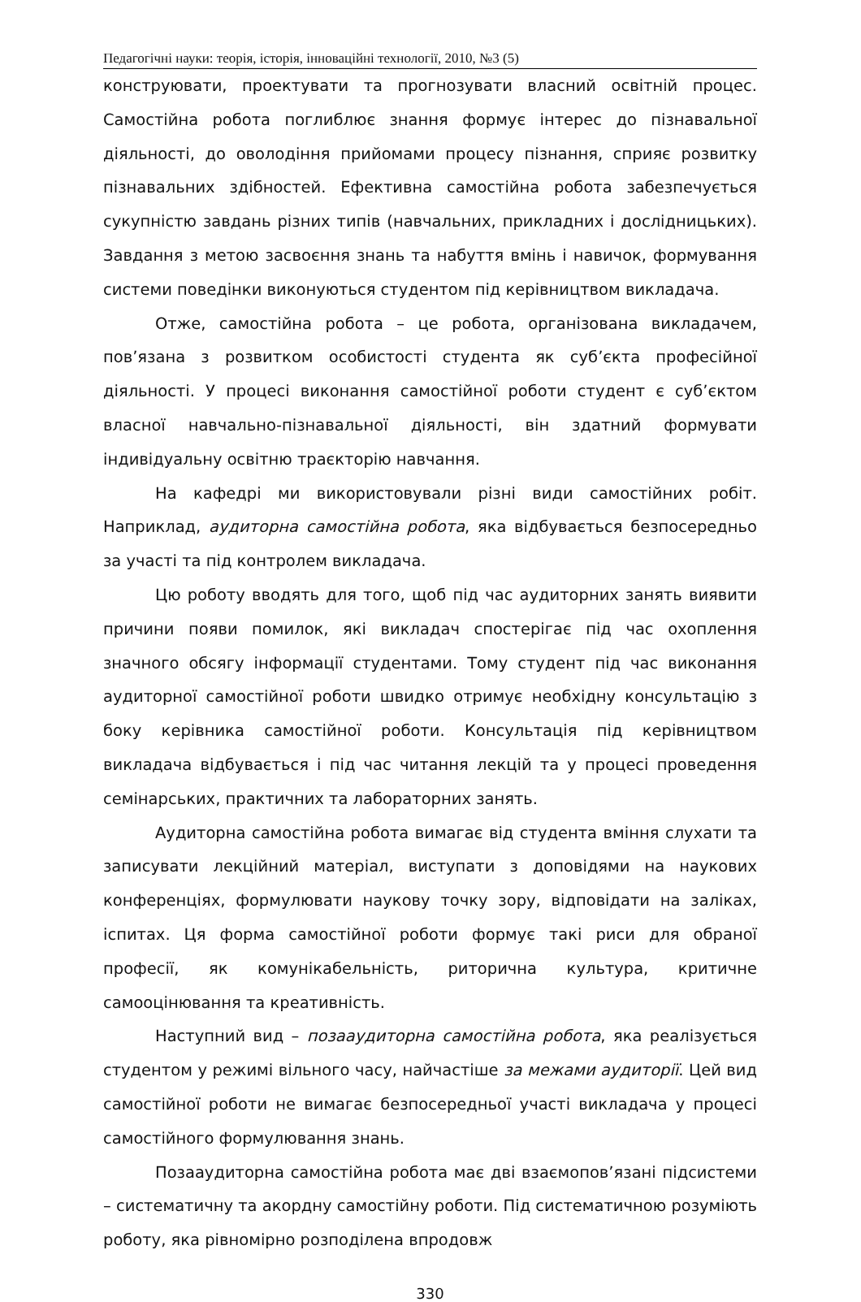Педагогічні науки: теорія, історія, інноваційні технології, 2010, №3 (5)
конструювати, проектувати та прогнозувати власний освітній процес. Самостійна робота поглиблює знання формує інтерес до пізнавальної діяльності, до оволодіння прийомами процесу пізнання, сприяє розвитку пізнавальних здібностей. Ефективна самостійна робота забезпечується сукупністю завдань різних типів (навчальних, прикладних і дослідницьких). Завдання з метою засвоєння знань та набуття вмінь і навичок, формування системи поведінки виконуються студентом під керівництвом викладача.
Отже, самостійна робота – це робота, організована викладачем, пов’язана з розвитком особистості студента як суб’єкта професійної діяльності. У процесі виконання самостійної роботи студент є суб’єктом власної навчально-пізнавальної діяльності, він здатний формувати індивідуальну освітню траєкторію навчання.
На кафедрі ми використовували різні види самостійних робіт. Наприклад, аудиторна самостійна робота, яка відбувається безпосередньо за участі та під контролем викладача.
Цю роботу вводять для того, щоб під час аудиторних занять виявити причини появи помилок, які викладач спостерігає під час охоплення значного обсягу інформації студентами. Тому студент під час виконання аудиторної самостійної роботи швидко отримує необхідну консультацію з боку керівника самостійної роботи. Консультація під керівництвом викладача відбувається і під час читання лекцій та у процесі проведення семінарських, практичних та лабораторних занять.
Аудиторна самостійна робота вимагає від студента вміння слухати та записувати лекційний матеріал, виступати з доповідями на наукових конференціях, формулювати наукову точку зору, відповідати на заліках, іспитах. Ця форма самостійної роботи формує такі риси для обраної професії, як комунікабельність, риторична культура, критичне самооцінювання та креативність.
Наступний вид – позааудиторна самостійна робота, яка реалізується студентом у режимі вільного часу, найчастіше за межами аудиторії. Цей вид самостійної роботи не вимагає безпосередньої участі викладача у процесі самостійного формулювання знань.
Позааудиторна самостійна робота має дві взаємопов’язані підсистеми – систематичну та акордну самостійну роботи. Під систематичною розуміють роботу, яка рівномірно розподілена впродовж
330